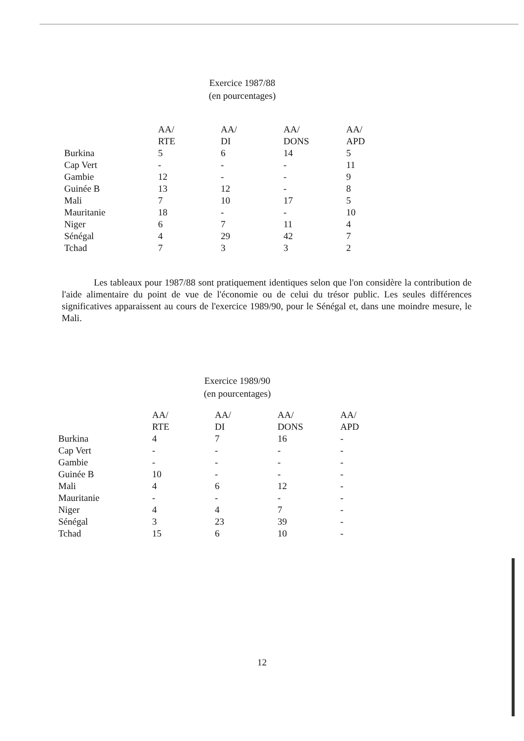Exercice 1987/88
(en pourcentages)
| | AA/ RTE | AA/ DI | AA/ DONS | AA/ APD |
| --- | --- | --- | --- | --- |
| Burkina | 5 | 6 | 14 | 5 |
| Cap Vert | - | - | - | 11 |
| Gambie | 12 | - | - | 9 |
| Guinée B | 13 | 12 | - | 8 |
| Mali | 7 | 10 | 17 | 5 |
| Mauritanie | 18 | - | - | 10 |
| Niger | 6 | 7 | 11 | 4 |
| Sénégal | 4 | 29 | 42 | 7 |
| Tchad | 7 | 3 | 3 | 2 |
Les tableaux pour 1987/88 sont pratiquement identiques selon que l'on considère la contribution de l'aide alimentaire du point de vue de l'économie ou de celui du trésor public. Les seules différences significatives apparaissent au cours de l'exercice 1989/90, pour le Sénégal et, dans une moindre mesure, le Mali.
Exercice 1989/90
(en pourcentages)
| | AA/ RTE | AA/ DI | AA/ DONS | AA/ APD |
| --- | --- | --- | --- | --- |
| Burkina | 4 | 7 | 16 | - |
| Cap Vert | - | - | - | - |
| Gambie | - | - | - | - |
| Guinée B | 10 | - | - | - |
| Mali | 4 | 6 | 12 | - |
| Mauritanie | - | - | - | - |
| Niger | 4 | 4 | 7 | - |
| Sénégal | 3 | 23 | 39 | - |
| Tchad | 15 | 6 | 10 | - |
12